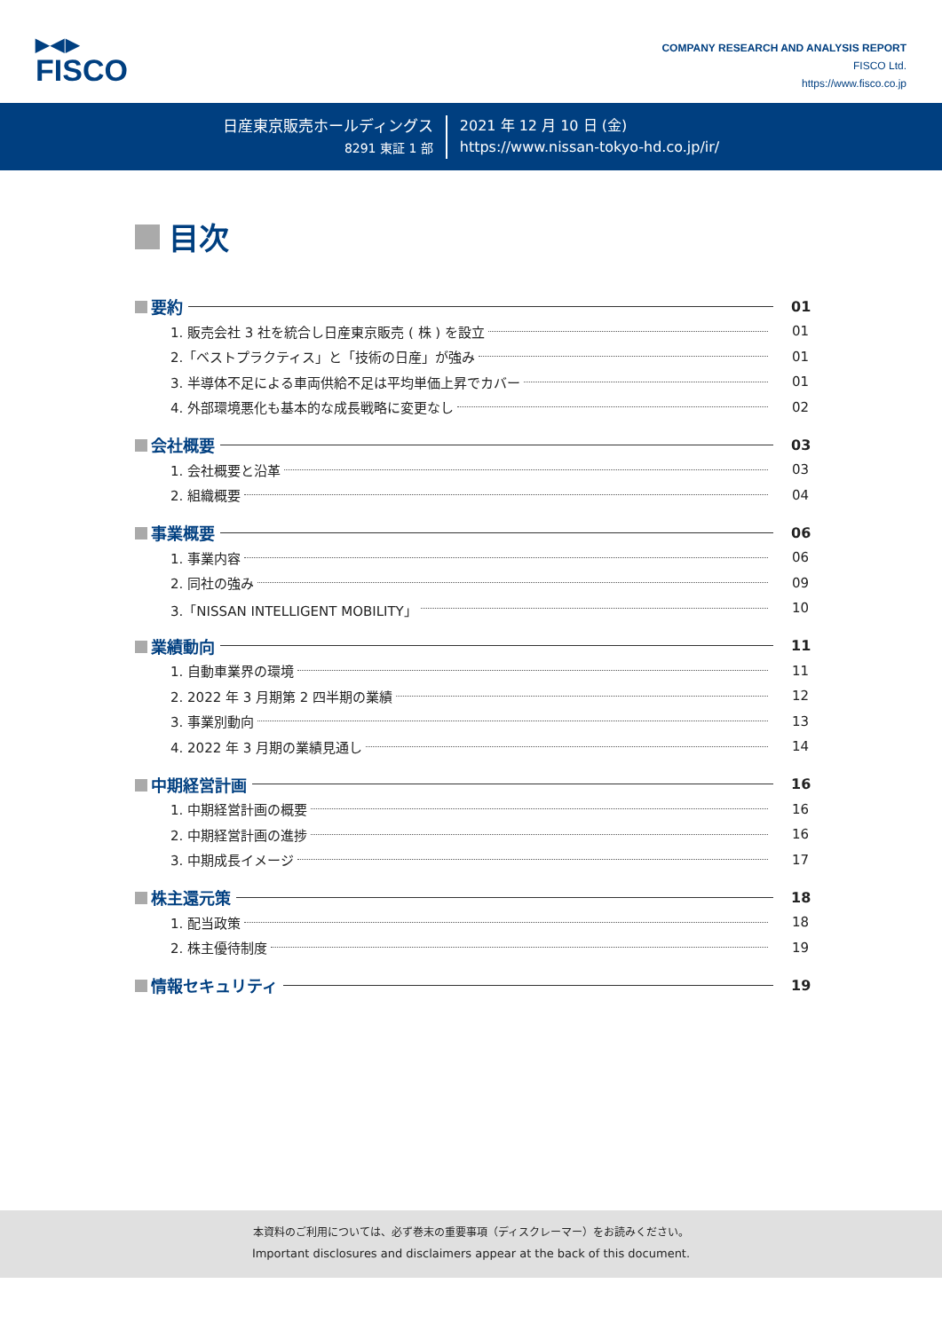▶◀▶
FISCO
COMPANY RESEARCH AND ANALYSIS REPORT
FISCO Ltd.
https://www.fisco.co.jp
日産東京販売ホールディングス
8291 東証 1 部
2021 年 12 月 10 日 (金)
https://www.nissan-tokyo-hd.co.jp/ir/
目次
要約 01
1. 販売会社 3 社を統合し日産東京販売 ( 株 ) を設立
01
2.「ベストプラクティス」と「技術の日産」が強み
01
3. 半導体不足による車両供給不足は平均単価上昇でカバー
01
4. 外部環境悪化も基本的な成長戦略に変更なし
02
会社概要 03
1. 会社概要と沿革
03
2. 組織概要
04
事業概要 06
1. 事業内容
06
2. 同社の強み
09
3.「NISSAN INTELLIGENT MOBILITY」
10
業績動向 11
1. 自動車業界の環境
11
2. 2022 年 3 月期第 2 四半期の業績
12
3. 事業別動向
13
4. 2022 年 3 月期の業績見通し
14
中期経営計画 16
1. 中期経営計画の概要
16
2. 中期経営計画の進捗
16
3. 中期成長イメージ
17
株主還元策 18
1. 配当政策
18
2. 株主優待制度
19
情報セキュリティ 19
本資料のご利用については、必ず巻末の重要事項（ディスクレーマー）をお読みください。
Important disclosures and disclaimers appear at the back of this document.